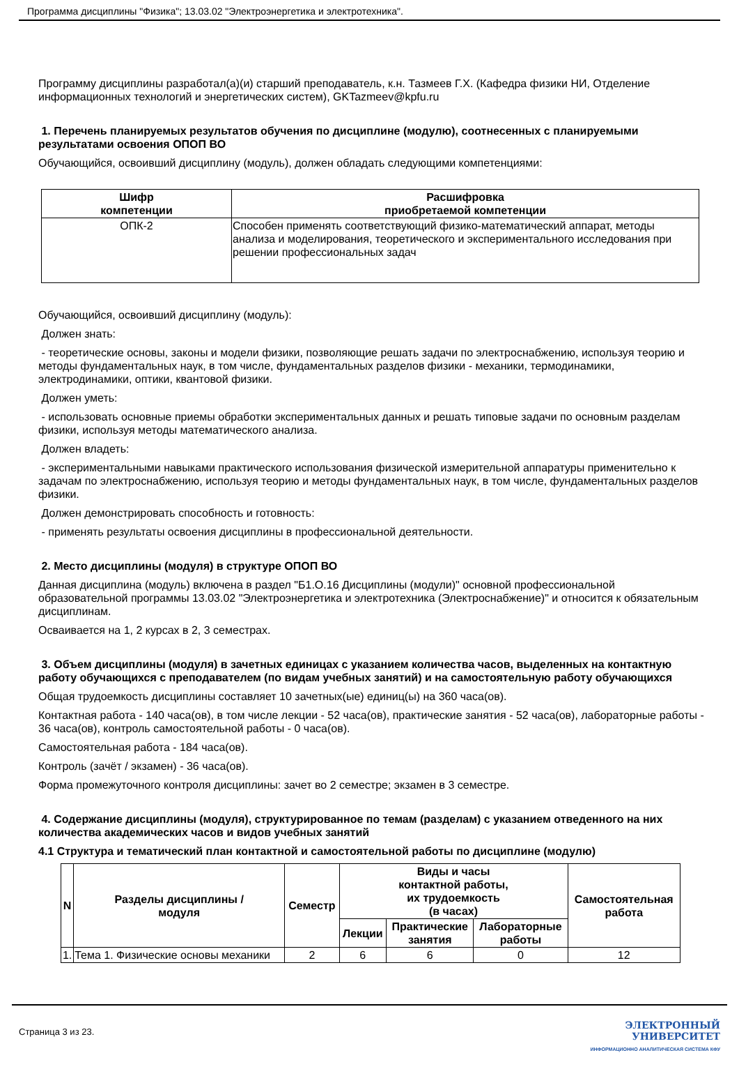Программа дисциплины "Физика"; 13.03.02 "Электроэнергетика и электротехника".
Программу дисциплины разработал(а)(и) старший преподаватель, к.н. Тазмеев Г.Х. (Кафедра физики НИ, Отделение информационных технологий и энергетических систем), GKTazmeev@kpfu.ru
1. Перечень планируемых результатов обучения по дисциплине (модулю), соотнесенных с планируемыми результатами освоения ОПОП ВО
Обучающийся, освоивший дисциплину (модуль), должен обладать следующими компетенциями:
| Шифр компетенции | Расшифровка приобретаемой компетенции |
| --- | --- |
| ОПК-2 | Способен применять соответствующий физико-математический аппарат, методы анализа и моделирования, теоретического и экспериментального исследования при решении профессиональных задач |
Обучающийся, освоивший дисциплину (модуль):
Должен знать:
- теоретические основы, законы и модели физики, позволяющие решать задачи по электроснабжению, используя теорию и методы фундаментальных наук, в том числе, фундаментальных разделов физики - механики, термодинамики, электродинамики, оптики, квантовой физики.
Должен уметь:
- использовать основные приемы обработки экспериментальных данных и решать типовые задачи по основным разделам физики, используя методы математического анализа.
Должен владеть:
- экспериментальными навыками практического использования физической измерительной аппаратуры применительно к задачам по электроснабжению, используя теорию и методы фундаментальных наук, в том числе, фундаментальных разделов физики.
Должен демонстрировать способность и готовность:
- применять результаты освоения дисциплины в профессиональной деятельности.
2. Место дисциплины (модуля) в структуре ОПОП ВО
Данная дисциплина (модуль) включена в раздел "Б1.О.16 Дисциплины (модули)" основной профессиональной образовательной программы 13.03.02 "Электроэнергетика и электротехника (Электроснабжение)" и относится к обязательным дисциплинам.
Осваивается на 1, 2 курсах в 2, 3 семестрах.
3. Объем дисциплины (модуля) в зачетных единицах с указанием количества часов, выделенных на контактную работу обучающихся с преподавателем (по видам учебных занятий) и на самостоятельную работу обучающихся
Общая трудоемкость дисциплины составляет 10 зачетных(ые) единиц(ы) на 360 часа(ов).
Контактная работа - 140 часа(ов), в том числе лекции - 52 часа(ов), практические занятия - 52 часа(ов), лабораторные работы - 36 часа(ов), контроль самостоятельной работы - 0 часа(ов).
Самостоятельная работа - 184 часа(ов).
Контроль (зачёт / экзамен) - 36 часа(ов).
Форма промежуточного контроля дисциплины: зачет во 2 семестре; экзамен в 3 семестре.
4. Содержание дисциплины (модуля), структурированное по темам (разделам) с указанием отведенного на них количества академических часов и видов учебных занятий
4.1 Структура и тематический план контактной и самостоятельной работы по дисциплине (модулю)
| N | Разделы дисциплины / модуля | Семестр | Виды и часы контактной работы, их трудоемкость (в часах) | | | Самостоятельная работа |
| --- | --- | --- | --- | --- | --- | --- |
| | | | Лекции | Практические занятия | Лабораторные работы | |
| 1. | Тема 1. Физические основы механики | 2 | 6 | 6 | 0 | 12 |
Страница 3 из 23.
ЭЛЕКТРОННЫЙ
УНИВЕРСИТЕТ
ИНФОРМАЦИОННО АНАЛИТИЧЕСКАЯ СИСТЕМА КФУ